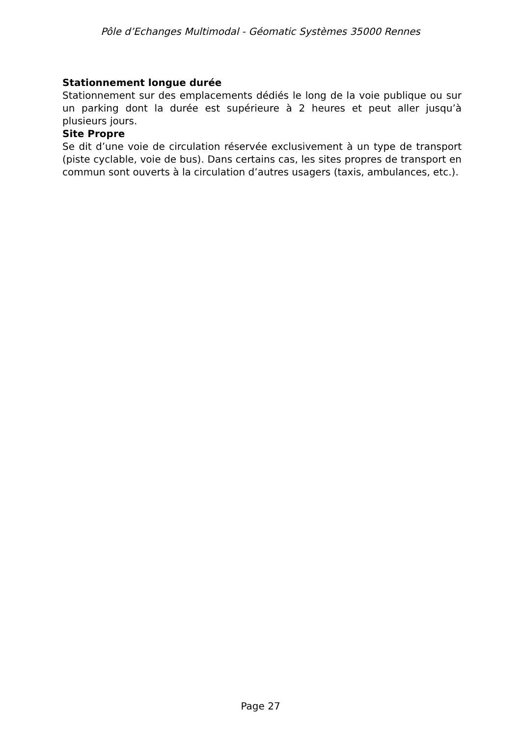Pôle d’Echanges Multimodal - Géomatic Systèmes 35000 Rennes
Stationnement longue durée
Stationnement sur des emplacements dédiés le long de la voie publique ou sur un parking dont la durée est supérieure à 2 heures et peut aller jusqu’à plusieurs jours.
Site Propre
Se dit d’une voie de circulation réservée exclusivement à un type de transport (piste cyclable, voie de bus). Dans certains cas, les sites propres de transport en commun sont ouverts à la circulation d’autres usagers (taxis, ambulances, etc.).
Page 27